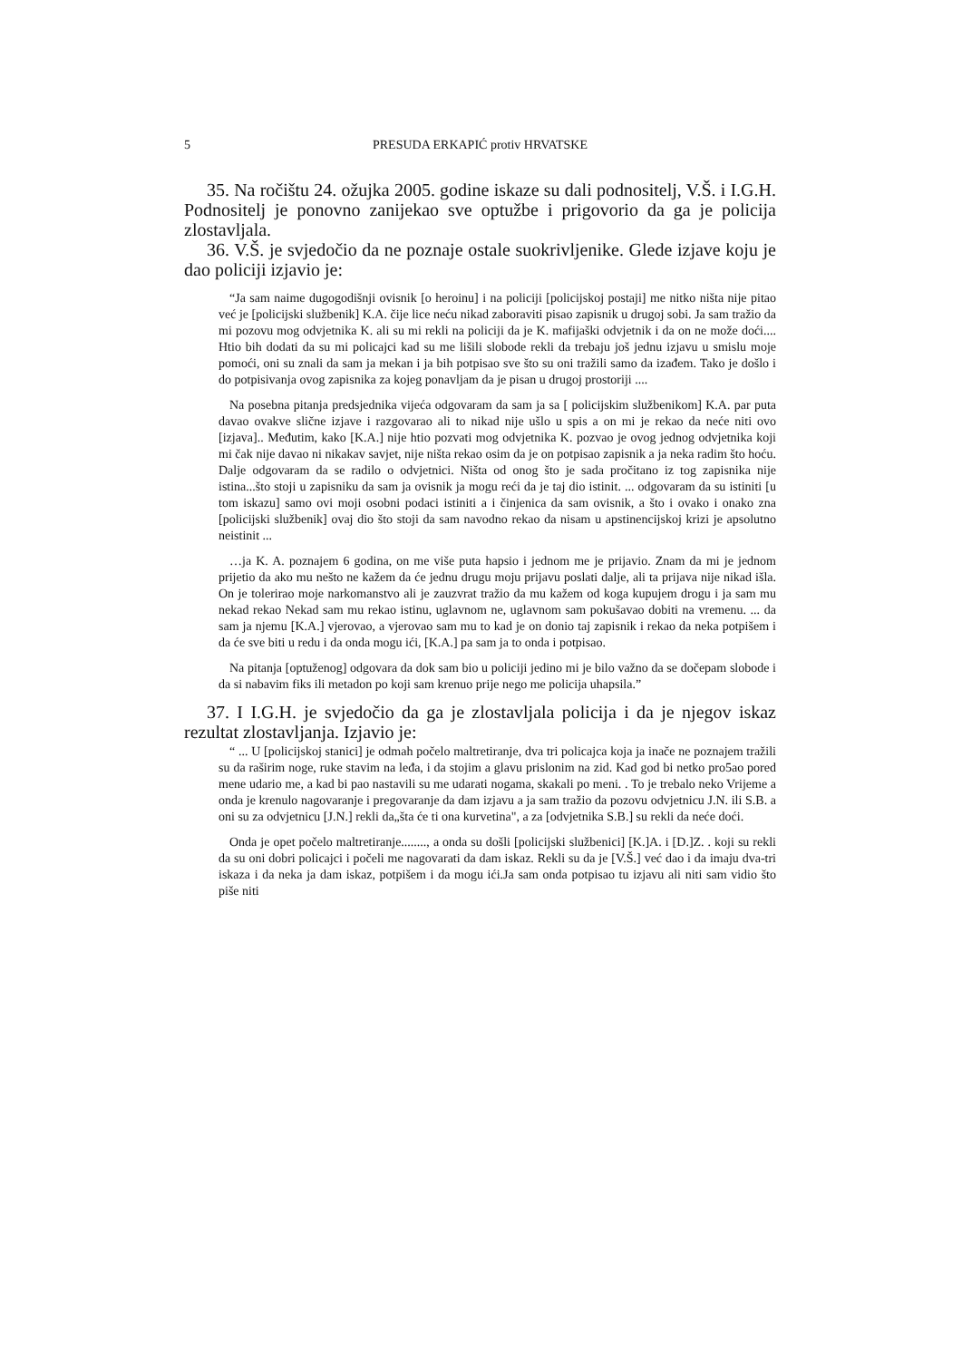5 PRESUDA ERKAPIĆ protiv HRVATSKE
35. Na ročištu 24. ožujka 2005. godine iskaze su dali podnositelj, V.Š. i I.G.H. Podnositelj je ponovno zanijekao sve optužbe i prigovorio da ga je policija zlostavljala.
36. V.Š. je svjedočio da ne poznaje ostale suokrivljenike. Glede izjave koju je dao policiji izjavio je:
“Ja sam naime dugogodišnji ovisnik [o heroinu] i na policiji [policijskoj postaji] me nitko ništa nije pitao već je [policijski službenik] K.A. čije lice neću nikad zaboraviti pisao zapisnik u drugoj sobi. Ja sam tražio da mi pozovu mog odvjetnika K. ali su mi rekli na policiji da je K. mafijaški odvjetnik i da on ne može doći.... Htio bih dodati da su mi policajci kad su me lišili slobode rekli da trebaju još jednu izjavu u smislu moje pomoći, oni su znali da sam ja mekan i ja bih potpisao sve što su oni tražili samo da izađem. Tako je došlo i do potpisivanja ovog zapisnika za kojeg ponavljam da je pisan u drugoj prostoriji ....
Na posebna pitanja predsjednika vijeća odgovaram da sam ja sa [ policijskim službenikom] K.A. par puta davao ovakve slične izjave i razgovarao ali to nikad nije ušlo u spis a on mi je rekao da neće niti ovo [izjava].. Međutim, kako [K.A.] nije htio pozvati mog odvjetnika K. pozvao je ovog jednog odvjetnika koji mi čak nije davao ni nikakav savjet, nije ništa rekao osim da je on potpisao zapisnik a ja neka radim što hoću. Dalje odgovaram da se radilo o odvjetnici. Ništa od onog što je sada pročitano iz tog zapisnika nije istina...što stoji u zapisniku da sam ja ovisnik ja mogu reći da je taj dio istinit. ... odgovaram da su istiniti [u tom iskazu] samo ovi moji osobni podaci istiniti a i činjenica da sam ovisnik, a što i ovako i onako zna [policijski službenik] ovaj dio što stoji da sam navodno rekao da nisam u apstinencijskoj krizi je apsolutno neistinit ...
…ja K. A. poznajem 6 godina, on me više puta hapsio i jednom me je prijavio. Znam da mi je jednom prijetio da ako mu nešto ne kažem da će jednu drugu moju prijavu poslati dalje, ali ta prijava nije nikad išla. On je tolerirao moje narkomanstvo ali je zauzvrat tražio da mu kažem od koga kupujem drogu i ja sam mu nekad rekao Nekad sam mu rekao istinu, uglavnom ne, uglavnom sam pokušavao dobiti na vremenu. ... da sam ja njemu [K.A.] vjerovao, a vjerovao sam mu to kad je on donio taj zapisnik i rekao da neka potpišem i da će sve biti u redu i da onda mogu ići, [K.A.] pa sam ja to onda i potpisao.
Na pitanja [optuženog] odgovara da dok sam bio u policiji jedino mi je bilo važno da se dočepam slobode i da si nabavim fiks ili metadon po koji sam krenuo prije nego me policija uhapsila.”
37. I I.G.H. je svjedočio da ga je zlostavljala policija i da je njegov iskaz rezultat zlostavljanja. Izjavio je:
“ ... U [policijskoj stanici] je odmah počelo maltretiranje, dva tri policajca koja ja inače ne poznajem tražili su da raširim noge, ruke stavim na leđa, i da stojim a glavu prislonim na zid. Kad god bi netko pro5ao pored mene udario me, a kad bi pao nastavili su me udarati nogama, skakali po meni. . To je trebalo neko Vrijeme a onda je krenulo nagovaranje i pregovaranje da dam izjavu a ja sam tražio da pozovu odvjetnicu J.N. ili S.B. a oni su za odvjetnicu [J.N.] rekli da„šta će ti ona kurvetina", a za [odvjetnika S.B.] su rekli da neće doći.
Onda je opet počelo maltretiranje........, a onda su došli [policijski službenici] [K.]A. i [D.]Z. . koji su rekli da su oni dobri policajci i počeli me nagovarati da dam iskaz. Rekli su da je [V.Š.] već dao i da imaju dva-tri iskaza i da neka ja dam iskaz, potpišem i da mogu ići.Ja sam onda potpisao tu izjavu ali niti sam vidio što piše niti